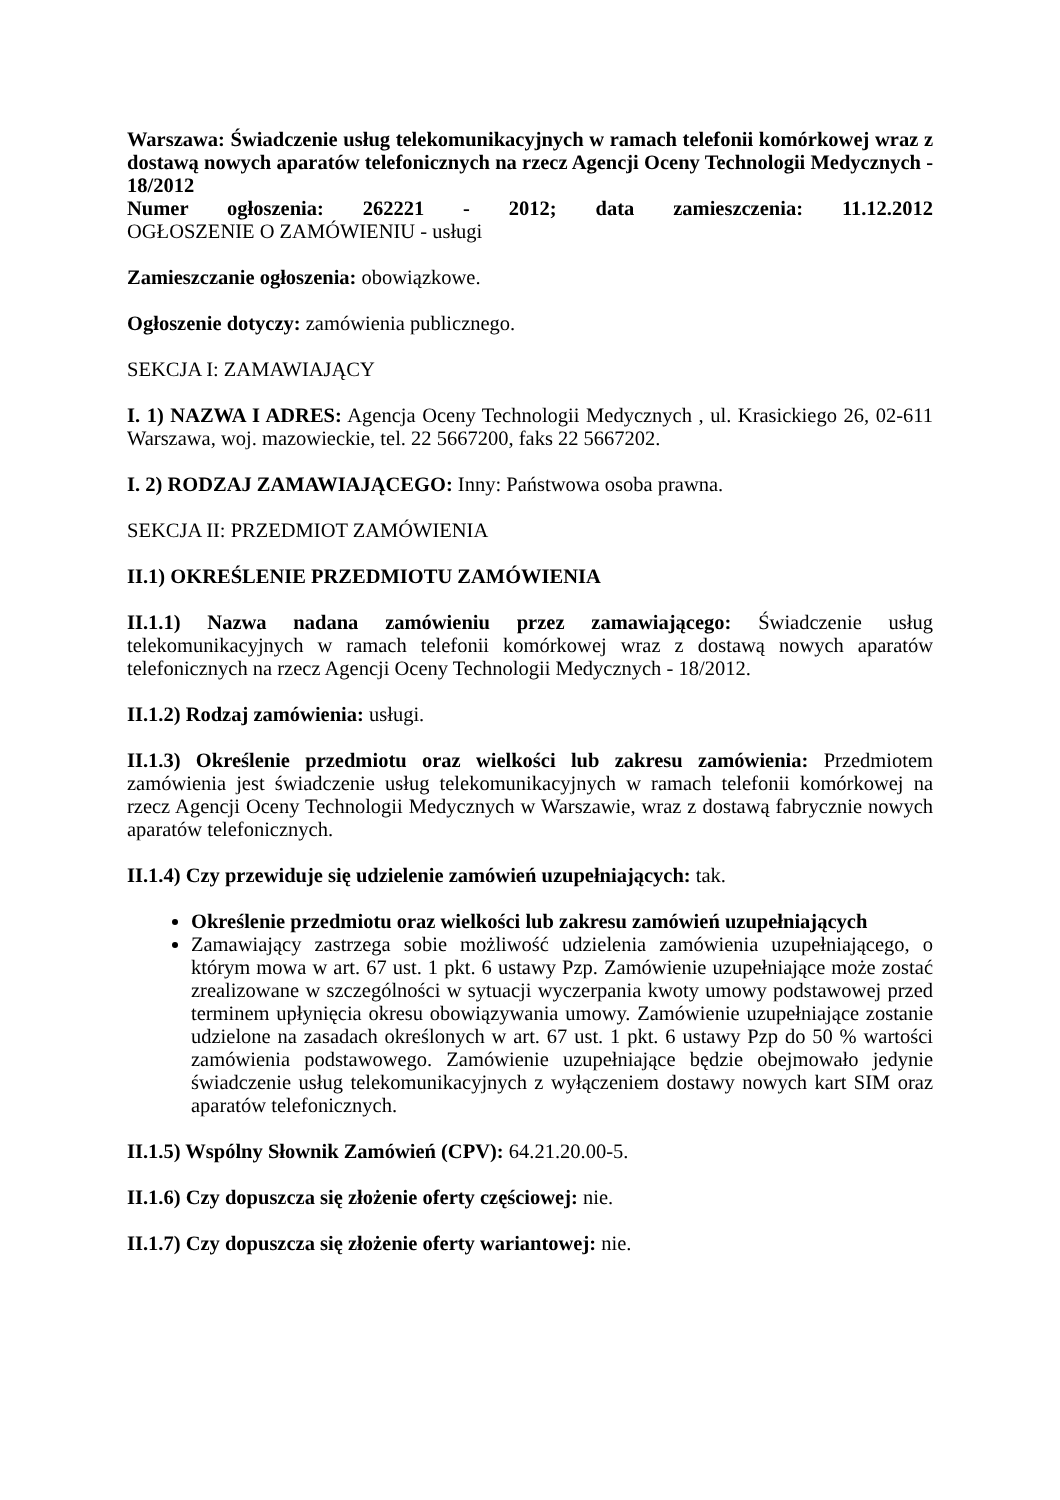Warszawa: Świadczenie usług telekomunikacyjnych w ramach telefonii komórkowej wraz z dostawą nowych aparatów telefonicznych na rzecz Agencji Oceny Technologii Medycznych - 18/2012
Numer ogłoszenia: 262221 - 2012; data zamieszczenia: 11.12.2012
OGŁOSZENIE O ZAMÓWIENIU - usługi
Zamieszczanie ogłoszenia: obowiązkowe.
Ogłoszenie dotyczy: zamówienia publicznego.
SEKCJA I: ZAMAWIAJĄCY
I. 1) NAZWA I ADRES: Agencja Oceny Technologii Medycznych , ul. Krasickiego 26, 02-611 Warszawa, woj. mazowieckie, tel. 22 5667200, faks 22 5667202.
I. 2) RODZAJ ZAMAWIAJĄCEGO: Inny: Państwowa osoba prawna.
SEKCJA II: PRZEDMIOT ZAMÓWIENIA
II.1) OKREŚLENIE PRZEDMIOTU ZAMÓWIENIA
II.1.1) Nazwa nadana zamówieniu przez zamawiającego: Świadczenie usług telekomunikacyjnych w ramach telefonii komórkowej wraz z dostawą nowych aparatów telefonicznych na rzecz Agencji Oceny Technologii Medycznych - 18/2012.
II.1.2) Rodzaj zamówienia: usługi.
II.1.3) Określenie przedmiotu oraz wielkości lub zakresu zamówienia: Przedmiotem zamówienia jest świadczenie usług telekomunikacyjnych w ramach telefonii komórkowej na rzecz Agencji Oceny Technologii Medycznych w Warszawie, wraz z dostawą fabrycznie nowych aparatów telefonicznych.
II.1.4) Czy przewiduje się udzielenie zamówień uzupełniających: tak.
Określenie przedmiotu oraz wielkości lub zakresu zamówień uzupełniających
Zamawiający zastrzega sobie możliwość udzielenia zamówienia uzupełniającego, o którym mowa w art. 67 ust. 1 pkt. 6 ustawy Pzp. Zamówienie uzupełniające może zostać zrealizowane w szczególności w sytuacji wyczerpania kwoty umowy podstawowej przed terminem upłynięcia okresu obowiązywania umowy. Zamówienie uzupełniające zostanie udzielone na zasadach określonych w art. 67 ust. 1 pkt. 6 ustawy Pzp do 50 % wartości zamówienia podstawowego. Zamówienie uzupełniające będzie obejmowało jedynie świadczenie usług telekomunikacyjnych z wyłączeniem dostawy nowych kart SIM oraz aparatów telefonicznych.
II.1.5) Wspólny Słownik Zamówień (CPV): 64.21.20.00-5.
II.1.6) Czy dopuszcza się złożenie oferty częściowej: nie.
II.1.7) Czy dopuszcza się złożenie oferty wariantowej: nie.